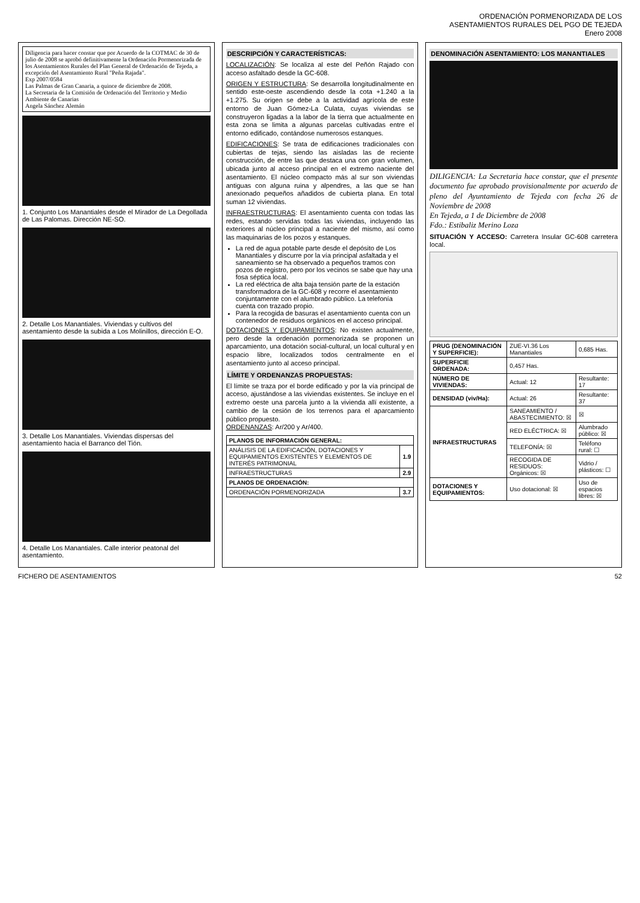ORDENACIÓN PORMENORIZADA DE LOS
ASENTAMIENTOS RURALES DEL PGO DE TEJEDA
Enero 2008
Diligencia para hacer constar que por Acuerdo de la COTMAC de 30 de julio de 2008 se aprobó definitivamente la Ordenación Pormenorizada de los Asentamientos Rurales del Plan General de Ordenación de Tejeda, a excepción del Asentamiento Rural "Peña Rajada".
Exp 2007/0584
Las Palmas de Gran Canaria, a quince de diciembre de 2008.
La Secretaria de la Comisión de Ordenación del Territorio y Medio Ambiente de Canarias
Angela Sánchez Alemán
1. Conjunto Los Manantiales desde el Mirador de La Degollada de Las Palomas. Dirección NE-SO.
2. Detalle Los Manantiales. Viviendas y cultivos del asentamiento desde la subida a Los Molinillos, dirección E-O.
3. Detalle Los Manantiales. Viviendas dispersas del asentamiento hacia el Barranco del Tión.
4. Detalle Los Manantiales. Calle interior peatonal del asentamiento.
DESCRIPCIÓN Y CARACTERÍSTICAS:
LOCALIZACIÓN: Se localiza al este del Peñón Rajado con acceso asfaltado desde la GC-608.
ORIGEN Y ESTRUCTURA: Se desarrolla longitudinalmente en sentido este-oeste ascendiendo desde la cota +1.240 a la +1.275. Su origen se debe a la actividad agrícola de este entorno de Juan Gómez-La Culata, cuyas viviendas se construyeron ligadas a la labor de la tierra que actualmente en esta zona se limita a algunas parcelas cultivadas entre el entorno edificado, contándose numerosos estanques.
EDIFICACIONES: Se trata de edificaciones tradicionales con cubiertas de tejas, siendo las aisladas las de reciente construcción, de entre las que destaca una con gran volumen, ubicada junto al acceso principal en el extremo naciente del asentamiento. El núcleo compacto más al sur son viviendas antiguas con alguna ruina y alpendres, a las que se han anexionado pequeños añadidos de cubierta plana. En total suman 12 viviendas.
INFRAESTRUCTURAS: El asentamiento cuenta con todas las redes, estando servidas todas las viviendas, incluyendo las exteriores al núcleo principal a naciente del mismo, así como las maquinarias de los pozos y estanques.
La red de agua potable parte desde el depósito de Los Manantiales y discurre por la vía principal asfaltada y el saneamiento se ha observado a pequeños tramos con pozos de registro, pero por los vecinos se sabe que hay una fosa séptica local.
La red eléctrica de alta baja tensión parte de la estación transformadora de la GC-608 y recorre el asentamiento conjuntamente con el alumbrado público. La telefonía cuenta con trazado propio.
Para la recogida de basuras el asentamiento cuenta con un contenedor de residuos orgánicos en el acceso principal.
DOTACIONES Y EQUIPAMIENTOS: No existen actualmente, pero desde la ordenación pormenorizada se proponen un aparcamiento, una dotación social-cultural, un local cultural y en espacio libre, localizados todos centralmente en el asentamiento junto al acceso principal.
LÍMITE Y ORDENANZAS PROPUESTAS:
El límite se traza por el borde edificado y por la vía principal de acceso, ajustándose a las viviendas existentes. Se incluye en el extremo oeste una parcela junto a la vivienda allí existente, a cambio de la cesión de los terrenos para el aparcamiento público propuesto.
ORDENANZAS: Ar/200 y Ar/400.
| PLANOS DE INFORMACIÓN GENERAL: | |
| --- | --- |
| ANÁLISIS DE LA EDIFICACIÓN, DOTACIONES Y EQUIPAMIENTOS EXISTENTES Y ELEMENTOS DE INTERÉS PATRIMONIAL | 1.9 |
| INFRAESTRUCTURAS | 2.9 |
| PLANOS DE ORDENACIÓN: | |
| ORDENACIÓN PORMENORIZADA | 3.7 |
DENOMINACIÓN ASENTAMIENTO: LOS MANANTIALES
DILIGENCIA: La Secretaria hace constar, que el presente documento fue aprobado provisionalmente por acuerdo de pleno del Ayuntamiento de Tejeda con fecha 26 de Noviembre de 2008
En Tejeda, a 1 de Diciembre de 2008
Fdo.: Estibaliz Merino Loza
SITUACIÓN Y ACCESO: Carretera Insular GC-608 carretera local.
| PRUG (DENOMINACIÓN Y SUPERFICIE): | ZUE-VI.36 Los Manantiales | 0,685 Has. |
| SUPERFICIE ORDENADA: | 0,457 Has. | |
| NÚMERO DE VIVIENDAS: | Actual: 12 | Resultante: 17 |
| DENSIDAD (viv/Ha): | Actual: 26 | Resultante: 37 |
| INFRAESTRUCTURAS | SANEAMIENTO / ABASTECIMIENTO: ☒ | ☒ |
| | RED ELÉCTRICA: ☒ | Alumbrado público: ☒ |
| | TELEFONÍA: ☒ | Teléfono rural: ☐ |
| | RECOGIDA DE RESIDUOS: Orgánicos: ☒ | Vidrio / plásticos: ☐ |
| DOTACIONES Y EQUIPAMIENTOS: | Uso dotacional: ☒ | Uso de espacios libres: ☒ |
FICHERO DE ASENTAMIENTOS 52